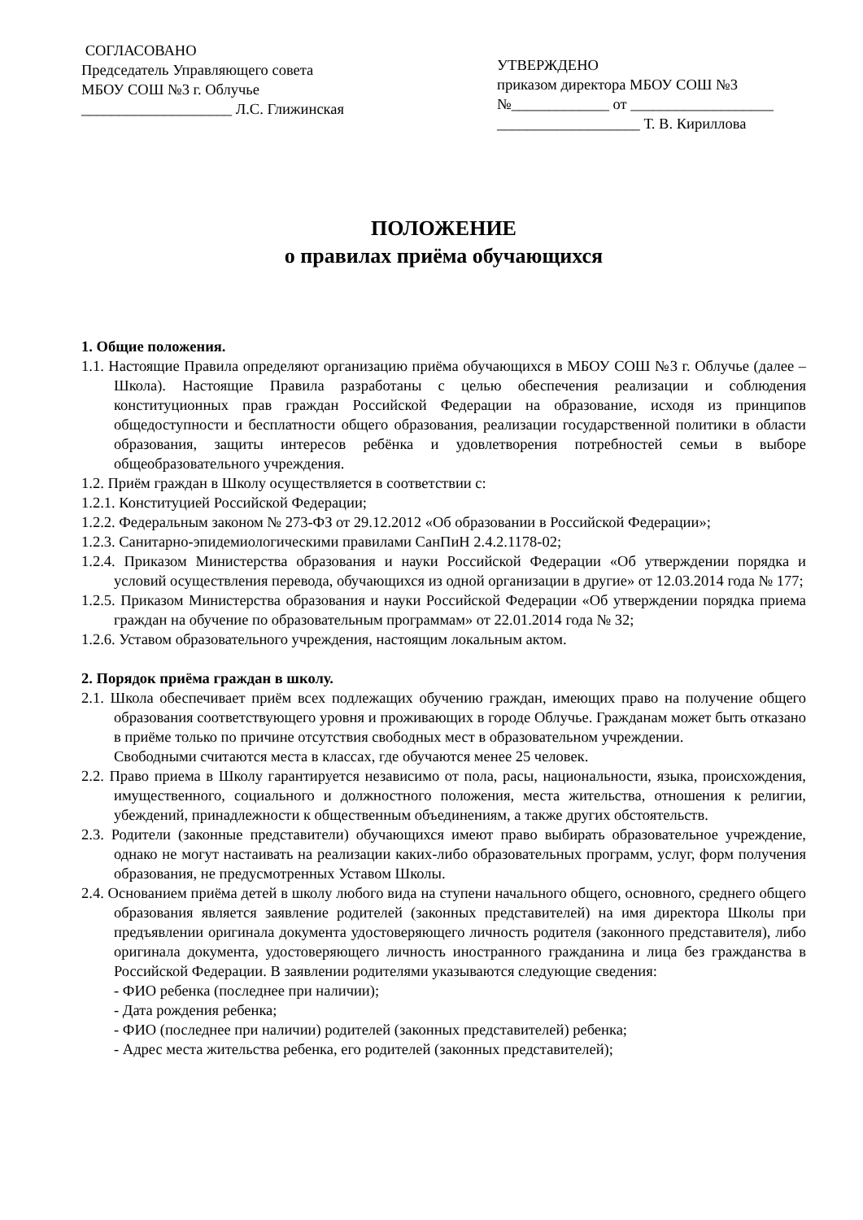СОГЛАСОВАНО
Председатель Управляющего совета
МБОУ СОШ №3 г. Облучье
____________________ Л.С. Глижинская
УТВЕРЖДЕНО
приказом директора МБОУ СОШ №3
№_____________ от ___________________
___________________ Т. В. Кириллова
ПОЛОЖЕНИЕ
о правилах приёма обучающихся
1. Общие положения.
1.1. Настоящие Правила определяют организацию приёма обучающихся в МБОУ СОШ №3 г. Облучье (далее – Школа). Настоящие Правила разработаны с целью обеспечения реализации и соблюдения конституционных прав граждан Российской Федерации на образование, исходя из принципов общедоступности и бесплатности общего образования, реализации государственной политики в области образования, защиты интересов ребёнка и удовлетворения потребностей семьи в выборе общеобразовательного учреждения.
1.2. Приём граждан в Школу осуществляется в соответствии с:
1.2.1. Конституцией Российской Федерации;
1.2.2. Федеральным законом № 273-ФЗ от 29.12.2012 «Об образовании в Российской Федерации»;
1.2.3. Санитарно-эпидемиологическими правилами СанПиН 2.4.2.1178-02;
1.2.4. Приказом Министерства образования и науки Российской Федерации «Об утверждении порядка и условий осуществления перевода, обучающихся из одной организации в другие» от 12.03.2014 года № 177;
1.2.5. Приказом Министерства образования и науки Российской Федерации «Об утверждении порядка приема граждан на обучение по образовательным программам» от 22.01.2014 года № 32;
1.2.6. Уставом образовательного учреждения, настоящим локальным актом.
2. Порядок приёма граждан в школу.
2.1. Школа обеспечивает приём всех подлежащих обучению граждан, имеющих право на получение общего образования соответствующего уровня и проживающих в городе Облучье. Гражданам может быть отказано в приёме только по причине отсутствия свободных мест в образовательном учреждении.
Свободными считаются места в классах, где обучаются менее 25 человек.
2.2. Право приема в Школу гарантируется независимо от пола, расы, национальности, языка, происхождения, имущественного, социального и должностного положения, места жительства, отношения к религии, убеждений, принадлежности к общественным объединениям, а также других обстоятельств.
2.3. Родители (законные представители) обучающихся имеют право выбирать образовательное учреждение, однако не могут настаивать на реализации каких-либо образовательных программ, услуг, форм получения образования, не предусмотренных Уставом Школы.
2.4. Основанием приёма детей в школу любого вида на ступени начального общего, основного, среднего общего образования является заявление родителей (законных представителей) на имя директора Школы при предъявлении оригинала документа удостоверяющего личность родителя (законного представителя), либо оригинала документа, удостоверяющего личность иностранного гражданина и лица без гражданства в Российской Федерации. В заявлении родителями указываются следующие сведения:
- ФИО ребенка (последнее при наличии);
- Дата рождения ребенка;
- ФИО (последнее при наличии) родителей (законных представителей) ребенка;
- Адрес места жительства ребенка, его родителей (законных представителей);